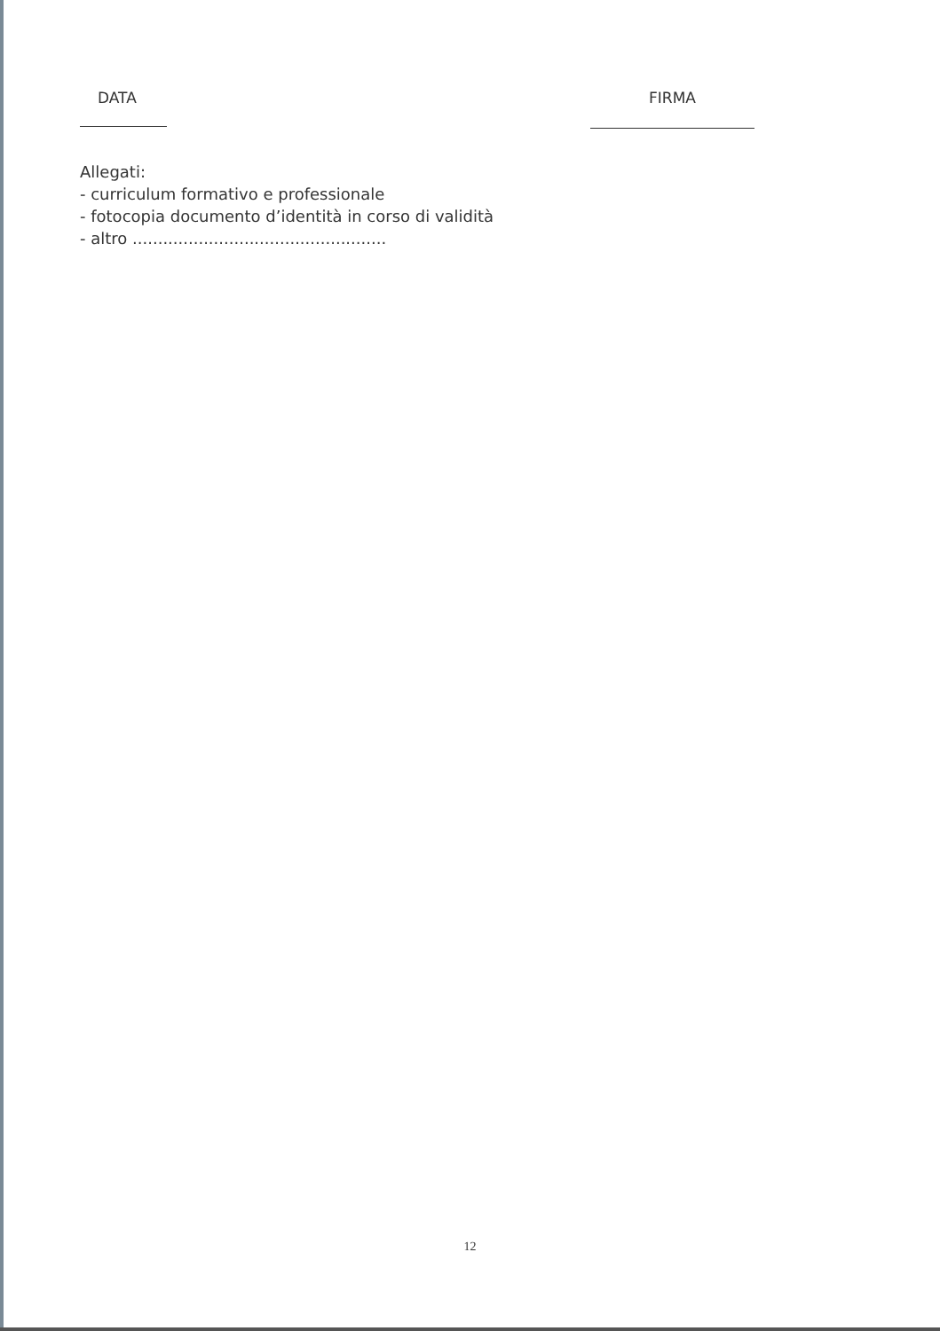DATA FIRMA
Allegati:
- curriculum formativo e professionale
- fotocopia documento d’identità in corso di validità
- altro ..................................................
12